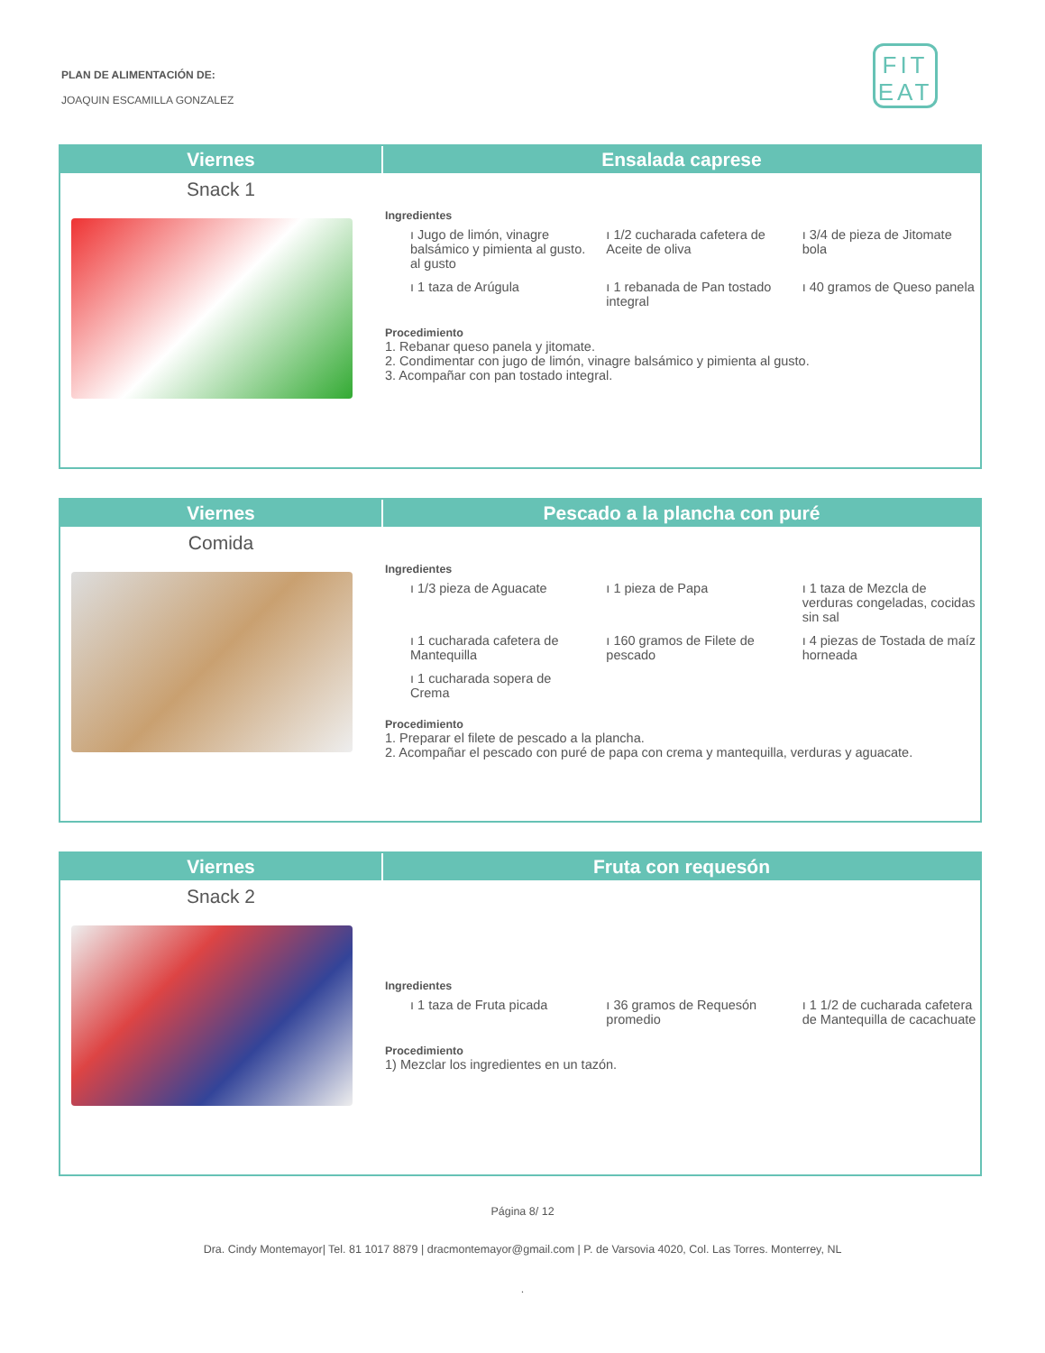PLAN DE ALIMENTACIÓN DE:
JOAQUIN ESCAMILLA GONZALEZ
FIT
EAT
Viernes Ensalada caprese
Snack 1
Ingredientes
ı Jugo de limón, vinagre balsámico y pimienta al gusto. al gusto
ı 1/2 cucharada cafetera de Aceite de oliva
ı 3/4 de pieza de Jitomate bola
ı 1 taza de Arúgula
ı 1 rebanada de Pan tostado integral
ı 40 gramos de Queso panela
Procedimiento
1. Rebanar queso panela y jitomate.
2. Condimentar con jugo de limón, vinagre balsámico y pimienta al gusto.
3. Acompañar con pan tostado integral.
Viernes Pescado a la plancha con puré
Comida
Ingredientes
ı 1/3 pieza de Aguacate
ı 1 pieza de Papa
ı 1 taza de Mezcla de verduras congeladas, cocidas sin sal
ı 1 cucharada cafetera de Mantequilla
ı 160 gramos de Filete de pescado
ı 4 piezas de Tostada de maíz horneada
ı 1 cucharada sopera de Crema
Procedimiento
1. Preparar el filete de pescado a la plancha.
2. Acompañar el pescado con puré de papa con crema y mantequilla, verduras y aguacate.
Viernes Fruta con requesón
Snack 2
Ingredientes
ı 1 taza de Fruta picada
ı 36 gramos de Requesón promedio
ı 1 1/2 de cucharada cafetera de Mantequilla de cacachuate
Procedimiento
1) Mezclar los ingredientes en un tazón.
Página 8/ 12
Dra. Cindy Montemayor| Tel. 81 1017 8879 | dracmontemayor@gmail.com | P. de Varsovia 4020, Col. Las Torres. Monterrey, NL
.